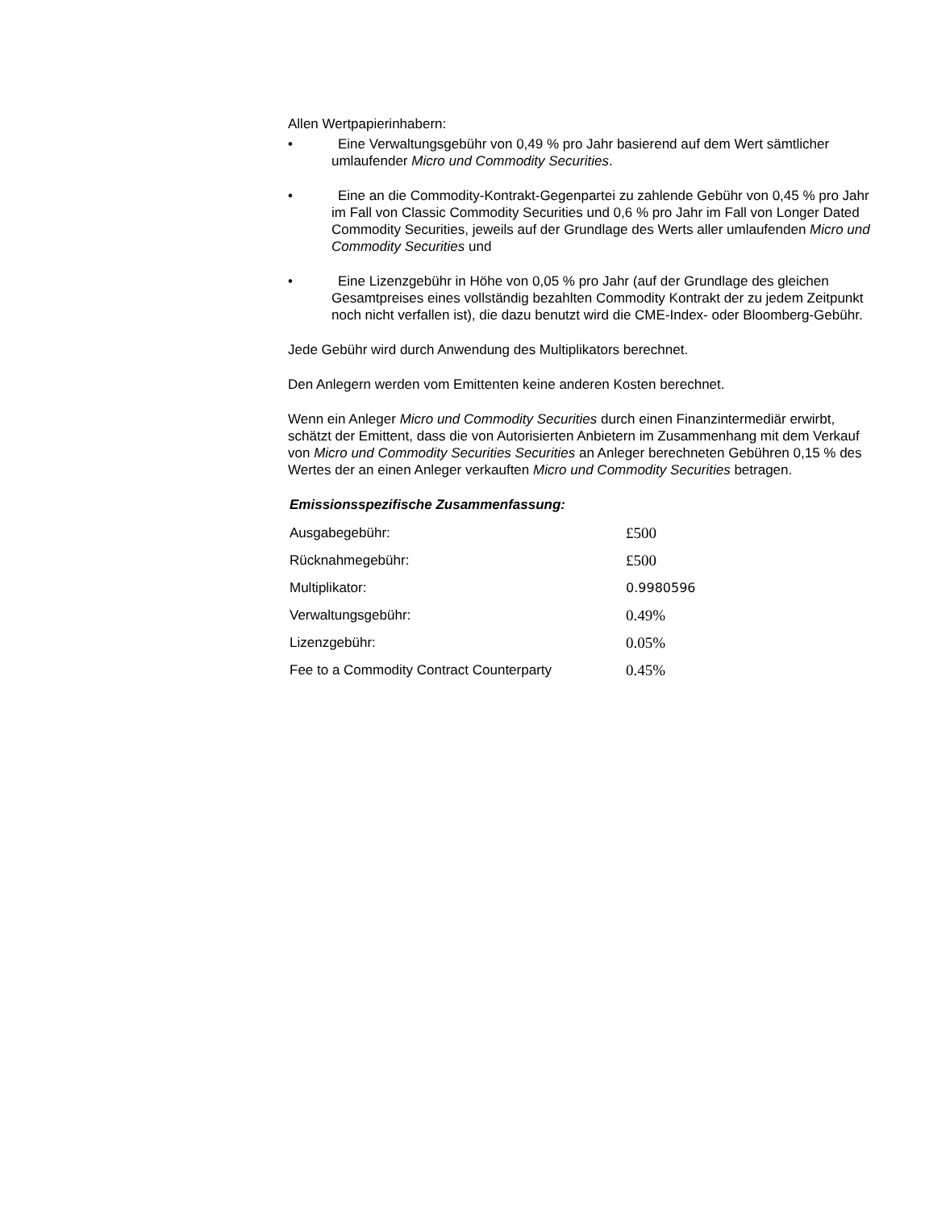Allen Wertpapierinhabern:
• Eine Verwaltungsgebühr von 0,49 % pro Jahr basierend auf dem Wert sämtlicher umlaufender Micro und Commodity Securities.
• Eine an die Commodity-Kontrakt-Gegenpartei zu zahlende Gebühr von 0,45 % pro Jahr im Fall von Classic Commodity Securities und 0,6 % pro Jahr im Fall von Longer Dated Commodity Securities, jeweils auf der Grundlage des Werts aller umlaufenden Micro und Commodity Securities und
• Eine Lizenzgebühr in Höhe von 0,05 % pro Jahr (auf der Grundlage des gleichen Gesamtpreises eines vollständig bezahlten Commodity Kontrakt der zu jedem Zeitpunkt noch nicht verfallen ist), die dazu benutzt wird die CME-Index- oder Bloomberg-Gebühr.
Jede Gebühr wird durch Anwendung des Multiplikators berechnet.
Den Anlegern werden vom Emittenten keine anderen Kosten berechnet.
Wenn ein Anleger Micro und Commodity Securities durch einen Finanzintermediär erwirbt, schätzt der Emittent, dass die von Autorisierten Anbietern im Zusammenhang mit dem Verkauf von Micro und Commodity Securities Securities an Anleger berechneten Gebühren 0,15 % des Wertes der an einen Anleger verkauften Micro und Commodity Securities betragen.
Emissionsspezifische Zusammenfassung:
| Ausgabegebühr: | £500 |
| Rücknahmegebühr: | £500 |
| Multiplikator: | 0.9980596 |
| Verwaltungsgebühr: | 0.49% |
| Lizenzgebühr: | 0.05% |
| Fee to a Commodity Contract Counterparty | 0.45% |